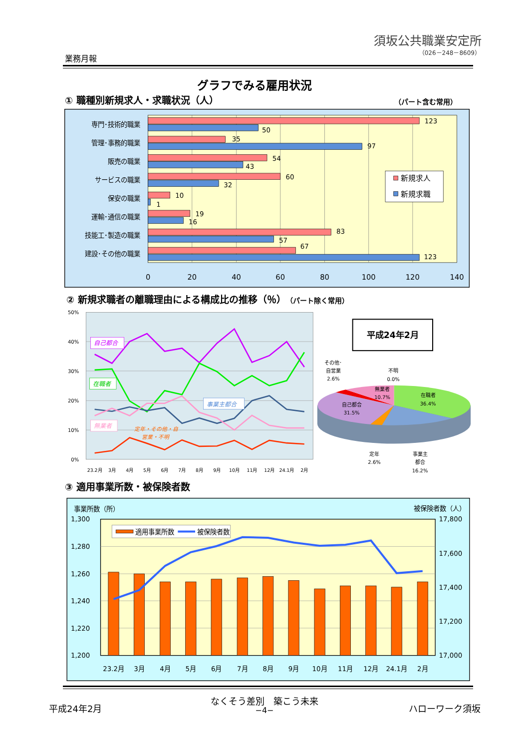須坂公共職業安定所
（026－248－8609）
業務月報
グラフでみる雇用状況
① 職種別新規求人・求職状況（人） （パート含む常用）
専門･技術的職業
管理･事務的職業
販売の職業
サービスの職業
保安の職業
運輸･通信の職業
技能工･製造の職業
建設･その他の職業
123
50
35
97
54
43
60
32
10
1
19
16
83
57
67
123
新規求人
新規求職
0
20
40
60
80
100
120
140
② 新規求職者の離職理由による構成比の推移（％）（パート除く常用）
50%
40%
30%
20%
10%
0%
自己都合
在職者
事業主都合
無業者
定年・その他・自
営業・不明
23.2月
3月
4月
5月
6月
7月
8月
9月
10月
11月
12月
24.1月
2月
平成24年2月
在職者
36.4%
自己都合
31.5%
無業者
10.7%
その他･
自営業
2.6%
不明
0.0%
定年
2.6%
事業主
都合
16.2%
③ 適用事業所数・被保険者数
事業所数（所）
被保険者数（人）
1,300
1,280
1,260
1,240
1,220
1,200
17,800
17,600
17,400
17,200
17,000
適用事業所数
被保険者数
23.2月
3月
4月
5月
6月
7月
8月
9月
10月
11月
12月
24.1月
2月
平成24年2月
なくそう差別　築こう未来
−4− ハローワーク須坂